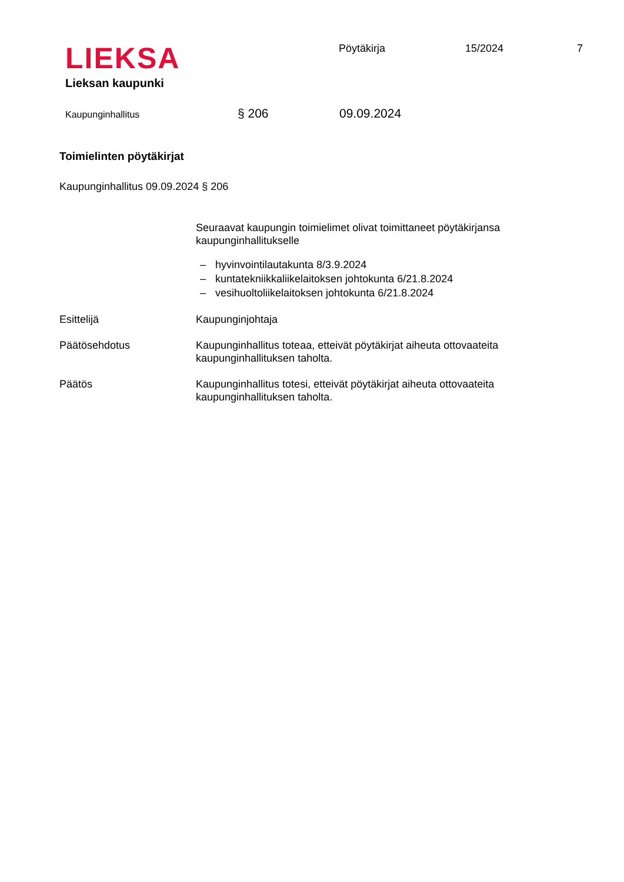LIEKSA
Lieksan kaupunki
Pöytäkirja 15/2024 7
Kaupunginhallitus
§ 206 09.09.2024
Toimielinten pöytäkirjat
Kaupunginhallitus 09.09.2024 § 206
Seuraavat kaupungin toimielimet olivat toimittaneet pöytäkirjansa kaupunginhallitukselle
– hyvinvointilautakunta 8/3.9.2024
– kuntatekniikkaliikelaitoksen johtokunta 6/21.8.2024
– vesihuoltoliikelaitoksen johtokunta 6/21.8.2024
Esittelijä Kaupunginjohtaja
Päätösehdotus Kaupunginhallitus toteaa, etteivät pöytäkirjat aiheuta ottovaateita kaupunginhallituksen taholta.
Päätös Kaupunginhallitus totesi, etteivät pöytäkirjat aiheuta ottovaateita kaupunginhallituksen taholta.